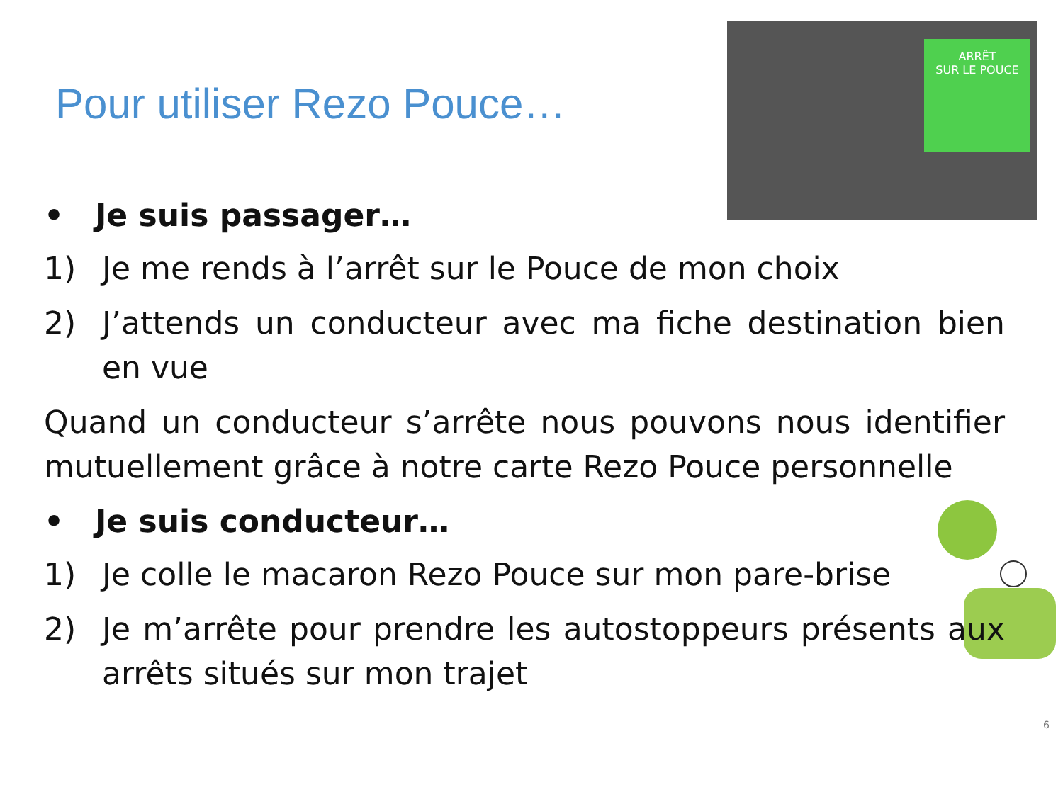ARRÊT
SUR LE POUCE
Pour utiliser Rezo Pouce…
• Je suis passager…
1) Je me rends à l’arrêt sur le Pouce de mon choix
2) J’attends un conducteur avec ma fiche destination bien en vue
Quand un conducteur s’arrête nous pouvons nous identifier mutuellement grâce à notre carte Rezo Pouce personnelle
• Je suis conducteur…
1) Je colle le macaron Rezo Pouce sur mon pare-brise
2) Je m’arrête pour prendre les autostoppeurs présents aux arrêts situés sur mon trajet
6